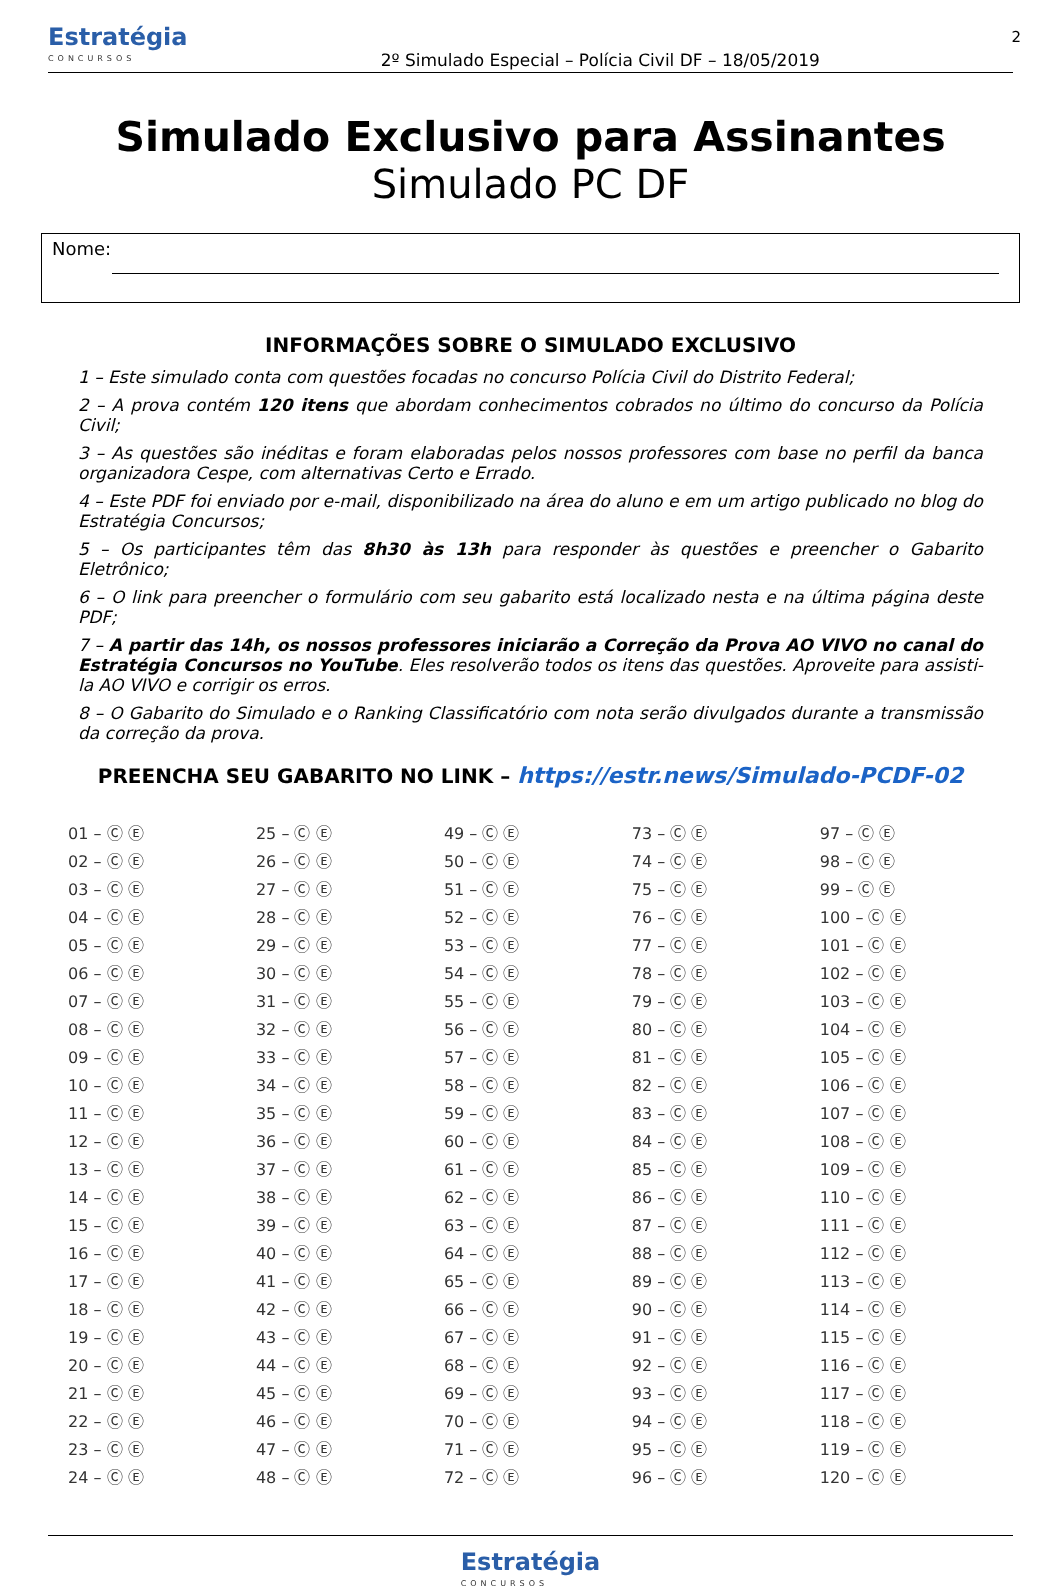Estratégia
CONCURSOS
2º Simulado Especial – Polícia Civil DF – 18/05/2019
2
Simulado Exclusivo para Assinantes
Simulado PC DF
Nome:
INFORMAÇÕES SOBRE O SIMULADO EXCLUSIVO
1 – Este simulado conta com questões focadas no concurso Polícia Civil do Distrito Federal;
2 – A prova contém 120 itens que abordam conhecimentos cobrados no último do concurso da Polícia Civil;
3 – As questões são inéditas e foram elaboradas pelos nossos professores com base no perfil da banca organizadora Cespe, com alternativas Certo e Errado.
4 – Este PDF foi enviado por e-mail, disponibilizado na área do aluno e em um artigo publicado no blog do Estratégia Concursos;
5 – Os participantes têm das 8h30 às 13h para responder às questões e preencher o Gabarito Eletrônico;
6 – O link para preencher o formulário com seu gabarito está localizado nesta e na última página deste PDF;
7 – A partir das 14h, os nossos professores iniciarão a Correção da Prova AO VIVO no canal do Estratégia Concursos no YouTube. Eles resolverão todos os itens das questões. Aproveite para assisti-la AO VIVO e corrigir os erros.
8 – O Gabarito do Simulado e o Ranking Classificatório com nota serão divulgados durante a transmissão da correção da prova.
PREENCHA SEU GABARITO NO LINK – https://estr.news/Simulado-PCDF-02
| 01 – Ⓒ Ⓔ | 25 – Ⓒ Ⓔ | 49 – Ⓒ Ⓔ | 73 – Ⓒ Ⓔ | 97 – Ⓒ Ⓔ |
| 02 – Ⓒ Ⓔ | 26 – Ⓒ Ⓔ | 50 – Ⓒ Ⓔ | 74 – Ⓒ Ⓔ | 98 – Ⓒ Ⓔ |
| 03 – Ⓒ Ⓔ | 27 – Ⓒ Ⓔ | 51 – Ⓒ Ⓔ | 75 – Ⓒ Ⓔ | 99 – Ⓒ Ⓔ |
| 04 – Ⓒ Ⓔ | 28 – Ⓒ Ⓔ | 52 – Ⓒ Ⓔ | 76 – Ⓒ Ⓔ | 100 – Ⓒ Ⓔ |
| 05 – Ⓒ Ⓔ | 29 – Ⓒ Ⓔ | 53 – Ⓒ Ⓔ | 77 – Ⓒ Ⓔ | 101 – Ⓒ Ⓔ |
| 06 – Ⓒ Ⓔ | 30 – Ⓒ Ⓔ | 54 – Ⓒ Ⓔ | 78 – Ⓒ Ⓔ | 102 – Ⓒ Ⓔ |
| 07 – Ⓒ Ⓔ | 31 – Ⓒ Ⓔ | 55 – Ⓒ Ⓔ | 79 – Ⓒ Ⓔ | 103 – Ⓒ Ⓔ |
| 08 – Ⓒ Ⓔ | 32 – Ⓒ Ⓔ | 56 – Ⓒ Ⓔ | 80 – Ⓒ Ⓔ | 104 – Ⓒ Ⓔ |
| 09 – Ⓒ Ⓔ | 33 – Ⓒ Ⓔ | 57 – Ⓒ Ⓔ | 81 – Ⓒ Ⓔ | 105 – Ⓒ Ⓔ |
| 10 – Ⓒ Ⓔ | 34 – Ⓒ Ⓔ | 58 – Ⓒ Ⓔ | 82 – Ⓒ Ⓔ | 106 – Ⓒ Ⓔ |
| 11 – Ⓒ Ⓔ | 35 – Ⓒ Ⓔ | 59 – Ⓒ Ⓔ | 83 – Ⓒ Ⓔ | 107 – Ⓒ Ⓔ |
| 12 – Ⓒ Ⓔ | 36 – Ⓒ Ⓔ | 60 – Ⓒ Ⓔ | 84 – Ⓒ Ⓔ | 108 – Ⓒ Ⓔ |
| 13 – Ⓒ Ⓔ | 37 – Ⓒ Ⓔ | 61 – Ⓒ Ⓔ | 85 – Ⓒ Ⓔ | 109 – Ⓒ Ⓔ |
| 14 – Ⓒ Ⓔ | 38 – Ⓒ Ⓔ | 62 – Ⓒ Ⓔ | 86 – Ⓒ Ⓔ | 110 – Ⓒ Ⓔ |
| 15 – Ⓒ Ⓔ | 39 – Ⓒ Ⓔ | 63 – Ⓒ Ⓔ | 87 – Ⓒ Ⓔ | 111 – Ⓒ Ⓔ |
| 16 – Ⓒ Ⓔ | 40 – Ⓒ Ⓔ | 64 – Ⓒ Ⓔ | 88 – Ⓒ Ⓔ | 112 – Ⓒ Ⓔ |
| 17 – Ⓒ Ⓔ | 41 – Ⓒ Ⓔ | 65 – Ⓒ Ⓔ | 89 – Ⓒ Ⓔ | 113 – Ⓒ Ⓔ |
| 18 – Ⓒ Ⓔ | 42 – Ⓒ Ⓔ | 66 – Ⓒ Ⓔ | 90 – Ⓒ Ⓔ | 114 – Ⓒ Ⓔ |
| 19 – Ⓒ Ⓔ | 43 – Ⓒ Ⓔ | 67 – Ⓒ Ⓔ | 91 – Ⓒ Ⓔ | 115 – Ⓒ Ⓔ |
| 20 – Ⓒ Ⓔ | 44 – Ⓒ Ⓔ | 68 – Ⓒ Ⓔ | 92 – Ⓒ Ⓔ | 116 – Ⓒ Ⓔ |
| 21 – Ⓒ Ⓔ | 45 – Ⓒ Ⓔ | 69 – Ⓒ Ⓔ | 93 – Ⓒ Ⓔ | 117 – Ⓒ Ⓔ |
| 22 – Ⓒ Ⓔ | 46 – Ⓒ Ⓔ | 70 – Ⓒ Ⓔ | 94 – Ⓒ Ⓔ | 118 – Ⓒ Ⓔ |
| 23 – Ⓒ Ⓔ | 47 – Ⓒ Ⓔ | 71 – Ⓒ Ⓔ | 95 – Ⓒ Ⓔ | 119 – Ⓒ Ⓔ |
| 24 – Ⓒ Ⓔ | 48 – Ⓒ Ⓔ | 72 – Ⓒ Ⓔ | 96 – Ⓒ Ⓔ | 120 – Ⓒ Ⓔ |
Estratégia
CONCURSOS